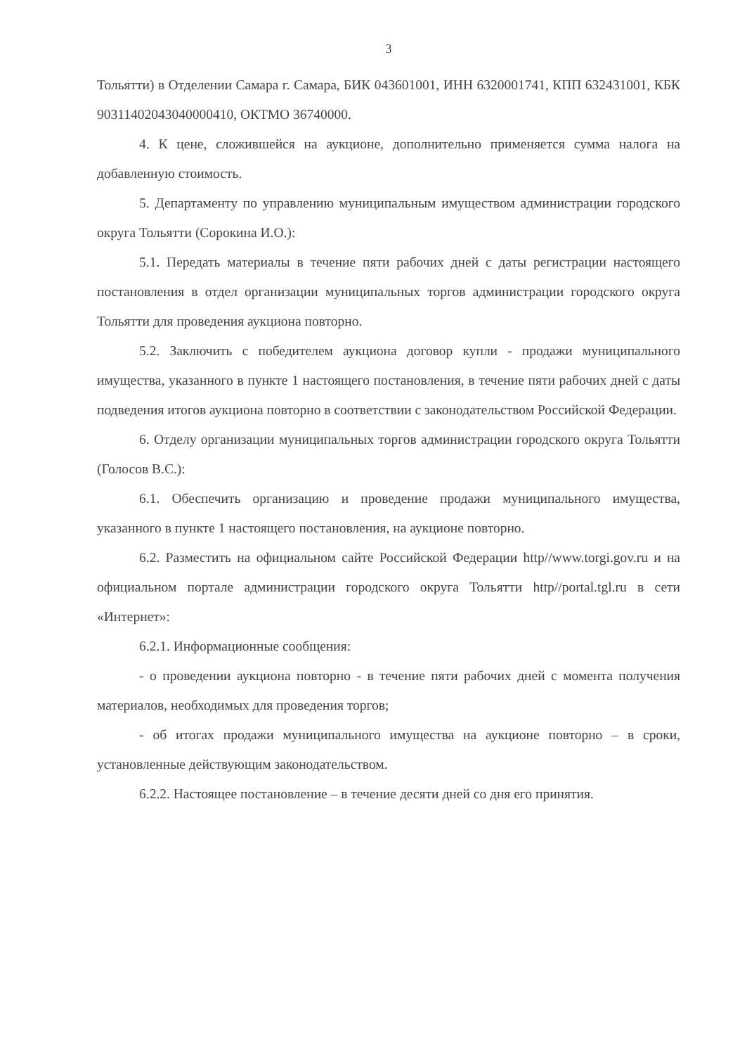3
Тольятти) в Отделении Самара г. Самара, БИК 043601001, ИНН 6320001741, КПП 632431001, КБК 90311402043040000410, ОКТМО 36740000.
4. К цене, сложившейся на аукционе, дополнительно применяется сумма налога на добавленную стоимость.
5. Департаменту по управлению муниципальным имуществом администрации городского округа Тольятти (Сорокина И.О.):
5.1. Передать материалы в течение пяти рабочих дней с даты регистрации настоящего постановления в отдел организации муниципальных торгов администрации городского округа Тольятти для проведения аукциона повторно.
5.2. Заключить с победителем аукциона договор купли - продажи муниципального имущества, указанного в пункте 1 настоящего постановления, в течение пяти рабочих дней с даты подведения итогов аукциона повторно в соответствии с законодательством Российской Федерации.
6. Отделу организации муниципальных торгов администрации городского округа Тольятти (Голосов В.С.):
6.1. Обеспечить организацию и проведение продажи муниципального имущества, указанного в пункте 1 настоящего постановления, на аукционе повторно.
6.2. Разместить на официальном сайте Российской Федерации http//www.torgi.gov.ru и на официальном портале администрации городского округа Тольятти http//portal.tgl.ru в сети «Интернет»:
6.2.1. Информационные сообщения:
- о проведении аукциона повторно - в течение пяти рабочих дней с момента получения материалов, необходимых для проведения торгов;
- об итогах продажи муниципального имущества на аукционе повторно – в сроки, установленные действующим законодательством.
6.2.2. Настоящее постановление – в течение десяти дней со дня его принятия.